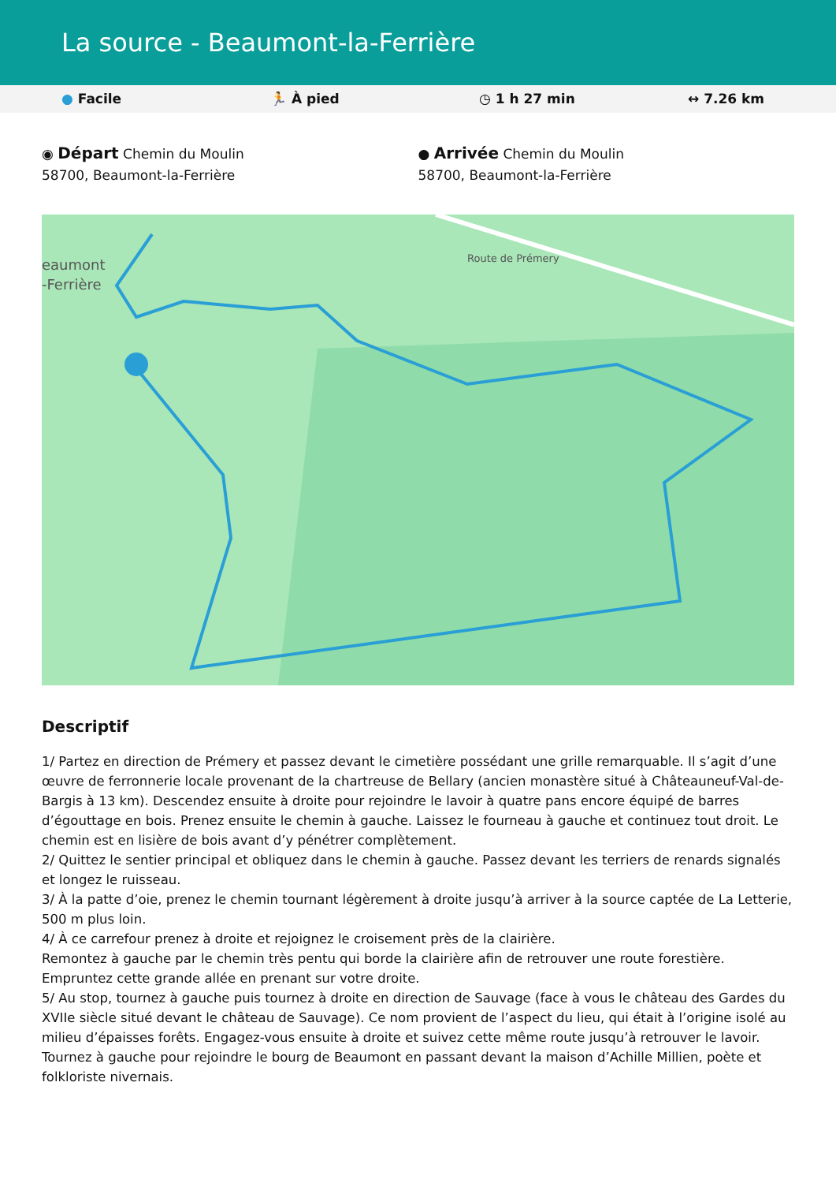La source - Beaumont-la-Ferrière
● Facile 🏃 À pied ◷ 1 h 27 min ↔ 7.26 km
◉ Départ Chemin du Moulin
58700, Beaumont-la-Ferrière
● Arrivée Chemin du Moulin
58700, Beaumont-la-Ferrière
eaumont
-Ferrière
Route de Prémery
Descriptif
1/ Partez en direction de Prémery et passez devant le cimetière possédant une grille remarquable. Il s’agit d’une œuvre de ferronnerie locale provenant de la chartreuse de Bellary (ancien monastère situé à Châteauneuf-Val-de-Bargis à 13 km). Descendez ensuite à droite pour rejoindre le lavoir à quatre pans encore équipé de barres d’égouttage en bois. Prenez ensuite le chemin à gauche. Laissez le fourneau à gauche et continuez tout droit. Le chemin est en lisière de bois avant d’y pénétrer complètement.
2/ Quittez le sentier principal et obliquez dans le chemin à gauche. Passez devant les terriers de renards signalés et longez le ruisseau.
3/ À la patte d’oie, prenez le chemin tournant légèrement à droite jusqu’à arriver à la source captée de La Letterie, 500 m plus loin.
4/ À ce carrefour prenez à droite et rejoignez le croisement près de la clairière.
Remontez à gauche par le chemin très pentu qui borde la clairière afin de retrouver une route forestière. Empruntez cette grande allée en prenant sur votre droite.
5/ Au stop, tournez à gauche puis tournez à droite en direction de Sauvage (face à vous le château des Gardes du XVIIe siècle situé devant le château de Sauvage). Ce nom provient de l’aspect du lieu, qui était à l’origine isolé au milieu d’épaisses forêts. Engagez-vous ensuite à droite et suivez cette même route jusqu’à retrouver le lavoir. Tournez à gauche pour rejoindre le bourg de Beaumont en passant devant la maison d’Achille Millien, poète et folkloriste nivernais.